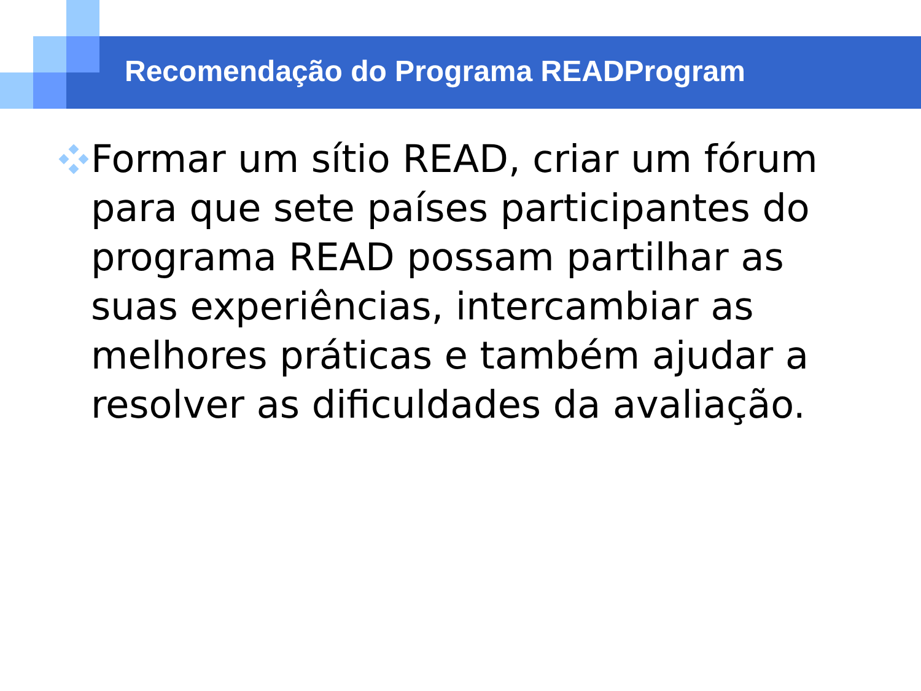Recomendação do Programa READProgram
Formar um sítio READ, criar um fórum para que sete países participantes do programa READ possam partilhar as suas experiências, intercambiar as melhores práticas e também ajudar a resolver as dificuldades da avaliação.